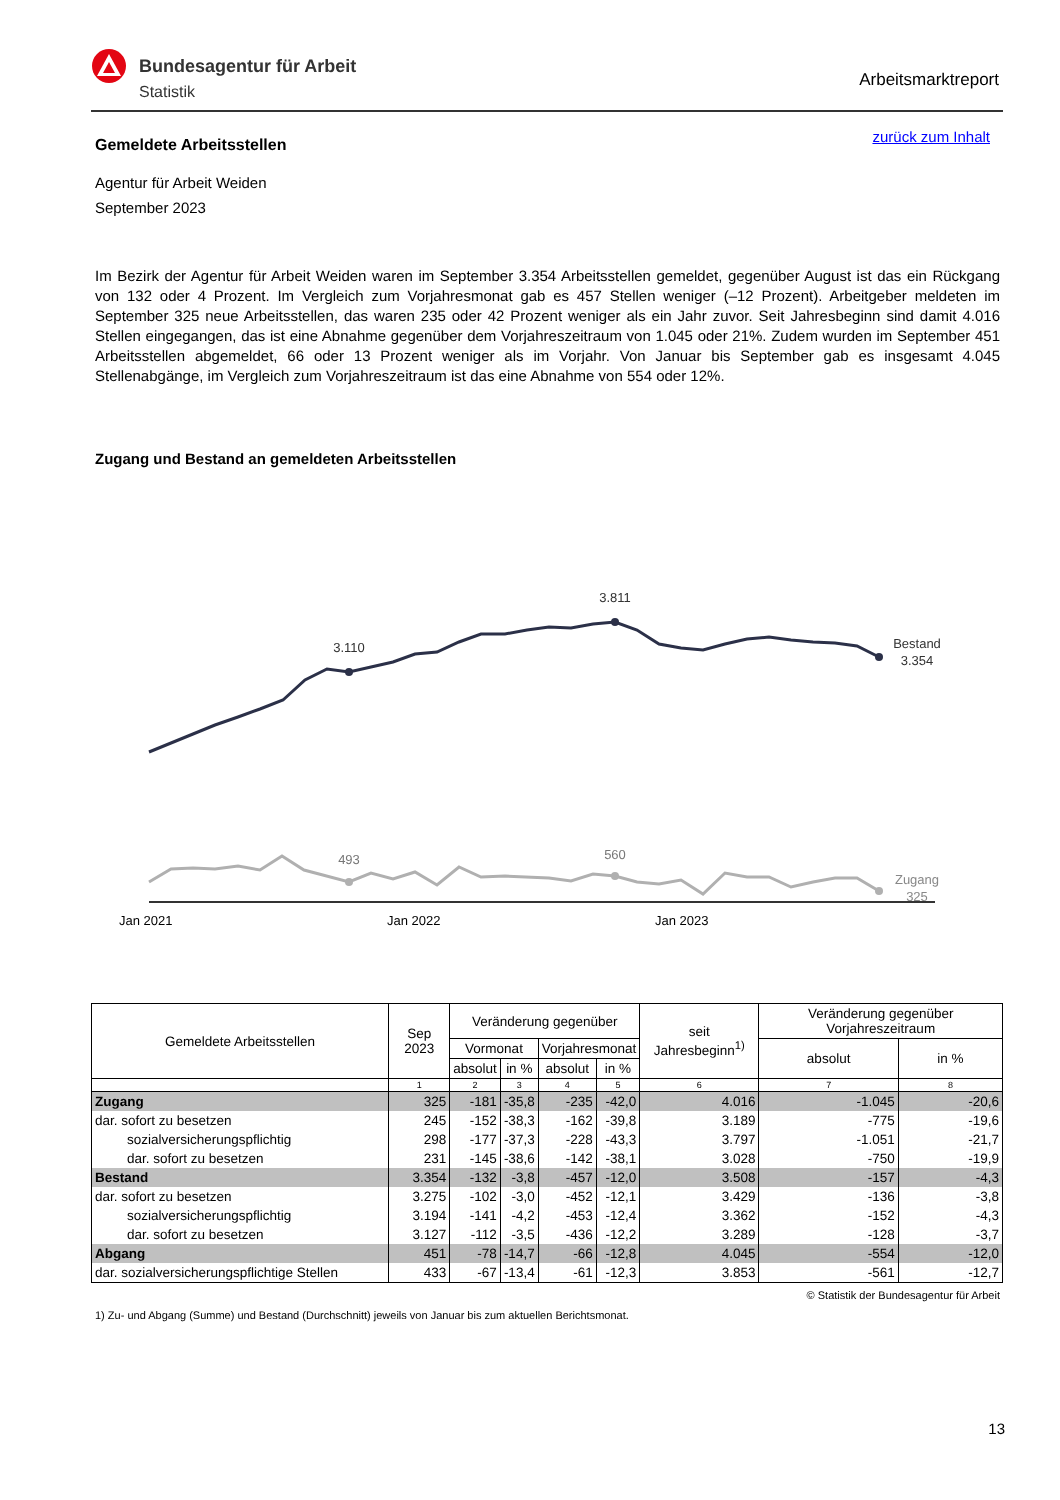Bundesagentur für Arbeit
Statistik
Arbeitsmarktreport
zurück zum Inhalt
Gemeldete Arbeitsstellen
Agentur für Arbeit Weiden
September 2023
Im Bezirk der Agentur für Arbeit Weiden waren im September 3.354 Arbeitsstellen gemeldet, gegenüber August ist das ein Rückgang von 132 oder 4 Prozent. Im Vergleich zum Vorjahresmonat gab es 457 Stellen weniger (–12 Prozent). Arbeitgeber meldeten im September 325 neue Arbeitsstellen, das waren 235 oder 42 Prozent weniger als ein Jahr zuvor. Seit Jahresbeginn sind damit 4.016 Stellen eingegangen, das ist eine Abnahme gegenüber dem Vorjahreszeitraum von 1.045 oder 21%. Zudem wurden im September 451 Arbeitsstellen abgemeldet, 66 oder 13 Prozent weniger als im Vorjahr. Von Januar bis September gab es insgesamt 4.045 Stellenabgänge, im Vergleich zum Vorjahreszeitraum ist das eine Abnahme von 554 oder 12%.
Zugang und Bestand an gemeldeten Arbeitsstellen
3.110
3.811
Bestand
3.354
493
560
Zugang
325
Jan 2021 Jan 2022 Jan 2023
| Gemeldete Arbeitsstellen | Sep 2023 | Veränderung gegenüber | | | | seit Jahresbeginn<sup>1)</sup> | Veränderung gegenüber Vorjahreszeitraum | |
| --- | --- | --- | --- | --- | --- | --- | --- | --- |
| | | Vormonat | | Vorjahresmonat | | | absolut | in % |
| | | absolut | in % | absolut | in % | | | |
| | 1 | 2 | 3 | 4 | 5 | 6 | 7 | 8 |
| Zugang | 325 | -181 | -35,8 | -235 | -42,0 | 4.016 | -1.045 | -20,6 |
| dar. sofort zu besetzen | 245 | -152 | -38,3 | -162 | -39,8 | 3.189 | -775 | -19,6 |
| sozialversicherungspflichtig | 298 | -177 | -37,3 | -228 | -43,3 | 3.797 | -1.051 | -21,7 |
| dar. sofort zu besetzen | 231 | -145 | -38,6 | -142 | -38,1 | 3.028 | -750 | -19,9 |
| Bestand | 3.354 | -132 | -3,8 | -457 | -12,0 | 3.508 | -157 | -4,3 |
| dar. sofort zu besetzen | 3.275 | -102 | -3,0 | -452 | -12,1 | 3.429 | -136 | -3,8 |
| sozialversicherungspflichtig | 3.194 | -141 | -4,2 | -453 | -12,4 | 3.362 | -152 | -4,3 |
| dar. sofort zu besetzen | 3.127 | -112 | -3,5 | -436 | -12,2 | 3.289 | -128 | -3,7 |
| Abgang | 451 | -78 | -14,7 | -66 | -12,8 | 4.045 | -554 | -12,0 |
| dar. sozialversicherungspflichtige Stellen | 433 | -67 | -13,4 | -61 | -12,3 | 3.853 | -561 | -12,7 |
© Statistik der Bundesagentur für Arbeit
1) Zu- und Abgang (Summe) und Bestand (Durchschnitt) jeweils von Januar bis zum aktuellen Berichtsmonat.
13